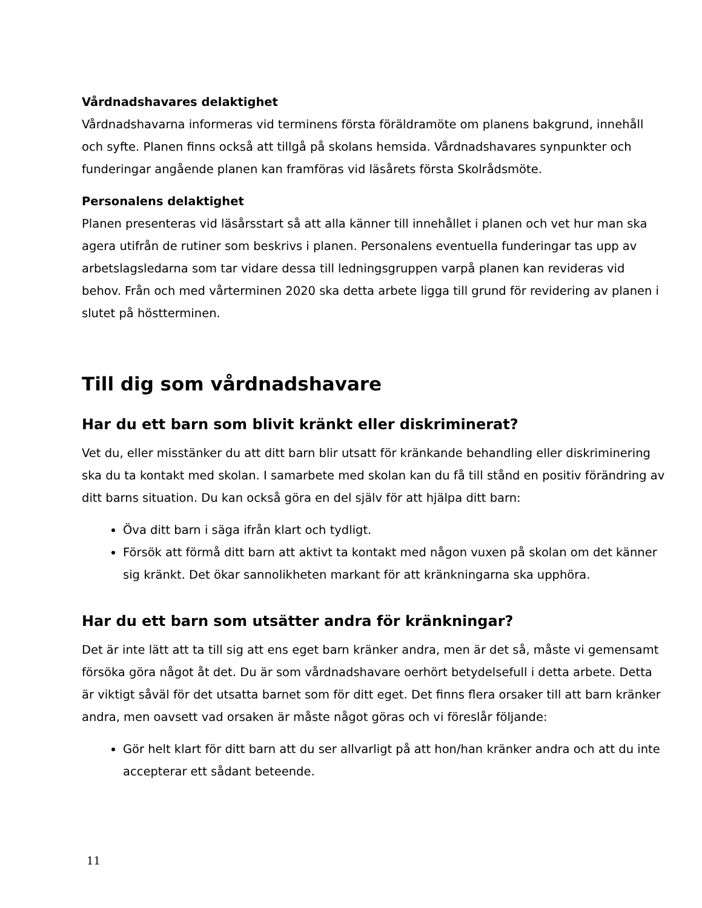Vårdnadshavares delaktighet
Vårdnadshavarna informeras vid terminens första föräldramöte om planens bakgrund, innehåll och syfte. Planen finns också att tillgå på skolans hemsida. Vårdnadshavares synpunkter och funderingar angående planen kan framföras vid läsårets första Skolrådsmöte.
Personalens delaktighet
Planen presenteras vid läsårsstart så att alla känner till innehållet i planen och vet hur man ska agera utifrån de rutiner som beskrivs i planen. Personalens eventuella funderingar tas upp av arbetslagsledarna som tar vidare dessa till ledningsgruppen varpå planen kan revideras vid behov. Från och med vårterminen 2020 ska detta arbete ligga till grund för revidering av planen i slutet på höstterminen.
Till dig som vårdnadshavare
Har du ett barn som blivit kränkt eller diskriminerat?
Vet du, eller misstänker du att ditt barn blir utsatt för kränkande behandling eller diskriminering ska du ta kontakt med skolan. I samarbete med skolan kan du få till stånd en positiv förändring av ditt barns situation. Du kan också göra en del själv för att hjälpa ditt barn:
Öva ditt barn i säga ifrån klart och tydligt.
Försök att förmå ditt barn att aktivt ta kontakt med någon vuxen på skolan om det känner sig kränkt. Det ökar sannolikheten markant för att kränkningarna ska upphöra.
Har du ett barn som utsätter andra för kränkningar?
Det är inte lätt att ta till sig att ens eget barn kränker andra, men är det så, måste vi gemensamt försöka göra något åt det. Du är som vårdnadshavare oerhört betydelsefull i detta arbete. Detta är viktigt såväl för det utsatta barnet som för ditt eget. Det finns flera orsaker till att barn kränker andra, men oavsett vad orsaken är måste något göras och vi föreslår följande:
Gör helt klart för ditt barn att du ser allvarligt på att hon/han kränker andra och att du inte accepterar ett sådant beteende.
11